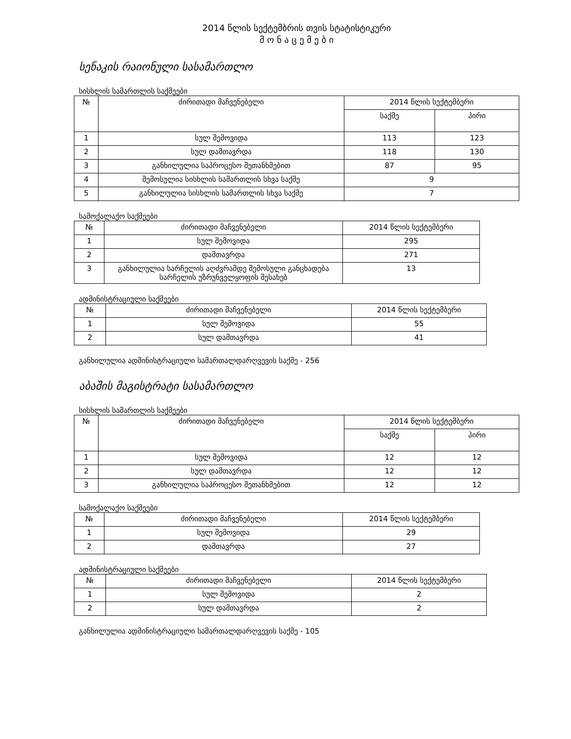2014 წლის სექტემბრის თვის სტატისტიკური
მ ო ნ ა ც ე მ ე ბ ი
სენაკის რაიონული სასამართლო
სისხლის სამართლის საქმეები
| № | ძირითადი მაჩვენებელი | 2014 წლის სექტემბერი | |
| --- | --- | --- | --- |
| | | საქმე | პირი |
| 1 | სულ შემოვიდა | 113 | 123 |
| 2 | სულ დამთავრდა | 118 | 130 |
| 3 | განხილულია საპროცესო შეთანხმებით | 87 | 95 |
| 4 | შემოსულია სისხლის სამართლის სხვა საქმე | 9 | |
| 5 | განხილულია სისხლის სამართლის სხვა საქმე | 7 | |
სამოქალაქო საქმეები
| № | ძირითადი მაჩვენებელი | 2014 წლის სექტემბერი |
| --- | --- | --- |
| 1 | სულ შემოვიდა | 295 |
| 2 | დამთავრდა | 271 |
| 3 | განხილულია სარჩელის აღძვრამდე შემოსული განცხადება სარჩელის უზრუნველყოფის შესახებ | 13 |
ადმინისტრაციული საქმეები
| № | ძირითადი მაჩვენებელი | 2014 წლის სექტემბერი |
| --- | --- | --- |
| 1 | სულ შემოვიდა | 55 |
| 2 | სულ დამთავრდა | 41 |
განხილულია ადმინისტრაციული სამართალდარღვევის საქმე - 256
აბაშის მაგისტრატი სასამართლო
სისხლის სამართლის საქმეები
| № | ძირითადი მაჩვენებელი | 2014 წლის სექტემბერი | |
| --- | --- | --- | --- |
| | | საქმე | პირი |
| 1 | სულ შემოვიდა | 12 | 12 |
| 2 | სულ დამთავრდა | 12 | 12 |
| 3 | განხილულია საპროცესო შეთანხმებით | 12 | 12 |
სამოქალაქო საქმეები
| № | ძირითადი მაჩვენებელი | 2014 წლის სექტემბერი |
| --- | --- | --- |
| 1 | სულ შემოვიდა | 29 |
| 2 | დამთავრდა | 27 |
ადმინისტრაციული საქმეები
| № | ძირითადი მაჩვენებელი | 2014 წლის სექტემბერი |
| --- | --- | --- |
| 1 | სულ შემოვიდა | 2 |
| 2 | სულ დამთავრდა | 2 |
განხილულია ადმინისტრაციული სამართალდარღვევის საქმე - 105